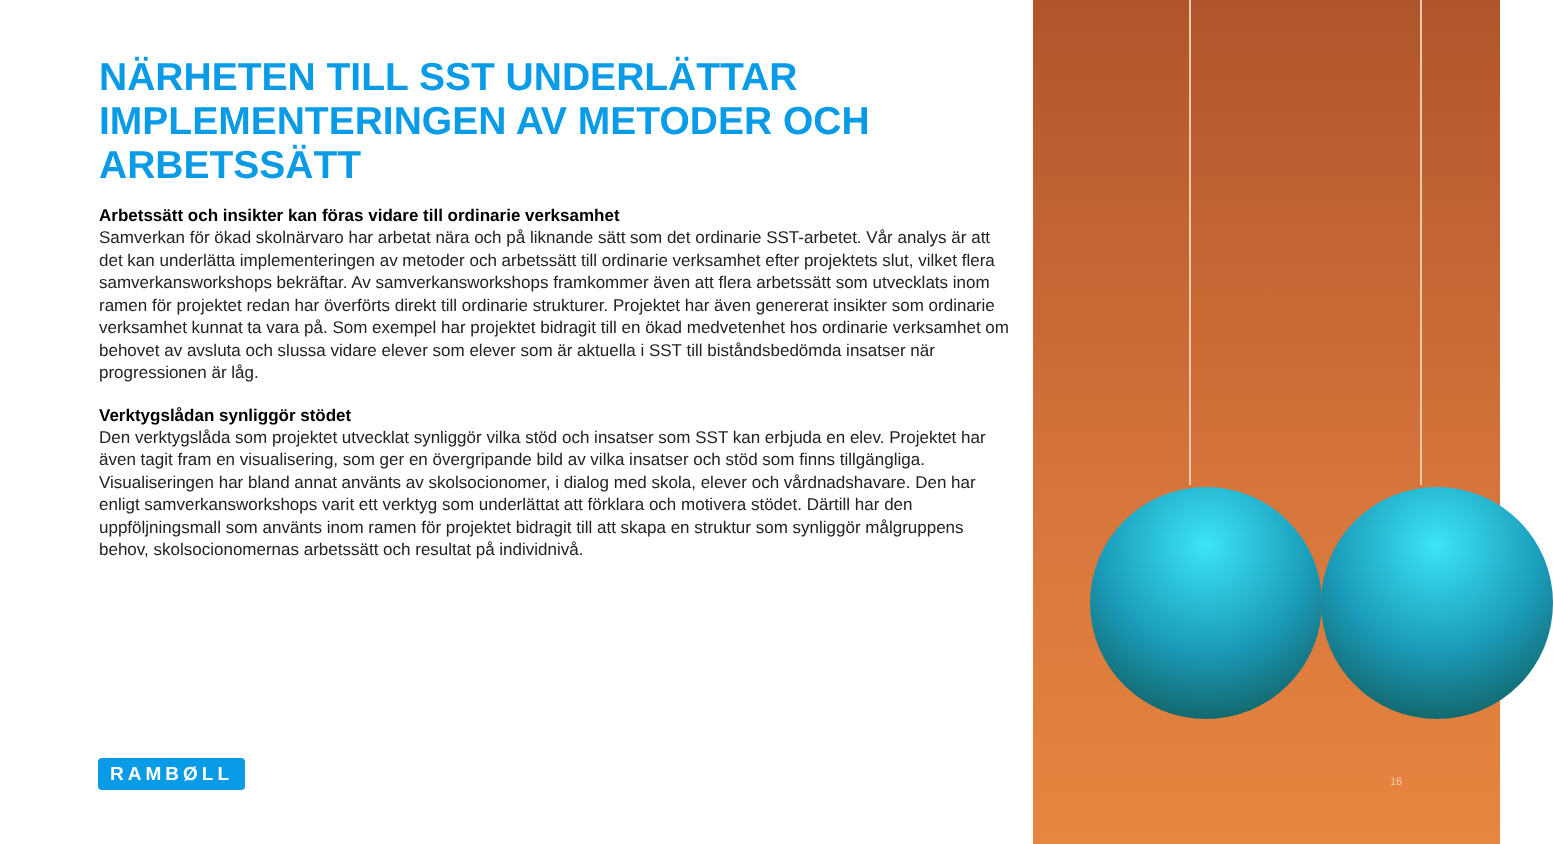NÄRHETEN TILL SST UNDERLÄTTAR IMPLEMENTERINGEN AV METODER OCH ARBETSSÄTT
Arbetssätt och insikter kan föras vidare till ordinarie verksamhet
Samverkan för ökad skolnärvaro har arbetat nära och på liknande sätt som det ordinarie SST-arbetet. Vår analys är att det kan underlätta implementeringen av metoder och arbetssätt till ordinarie verksamhet efter projektets slut, vilket flera samverkansworkshops bekräftar. Av samverkansworkshops framkommer även att flera arbetssätt som utvecklats inom ramen för projektet redan har överförts direkt till ordinarie strukturer. Projektet har även genererat insikter som ordinarie verksamhet kunnat ta vara på. Som exempel har projektet bidragit till en ökad medvetenhet hos ordinarie verksamhet om behovet av avsluta och slussa vidare elever som elever som är aktuella i SST till biståndsbedömda insatser när progressionen är låg.
Verktygslådan synliggör stödet
Den verktygslåda som projektet utvecklat synliggör vilka stöd och insatser som SST kan erbjuda en elev. Projektet har även tagit fram en visualisering, som ger en övergripande bild av vilka insatser och stöd som finns tillgängliga. Visualiseringen har bland annat använts av skolsocionomer, i dialog med skola, elever och vårdnadshavare. Den har enligt samverkansworkshops varit ett verktyg som underlättat att förklara och motivera stödet. Därtill har den uppföljningsmall som använts inom ramen för projektet bidragit till att skapa en struktur som synliggör målgruppens behov, skolsocionomernas arbetssätt och resultat på individnivå.
RAMBØLL
16